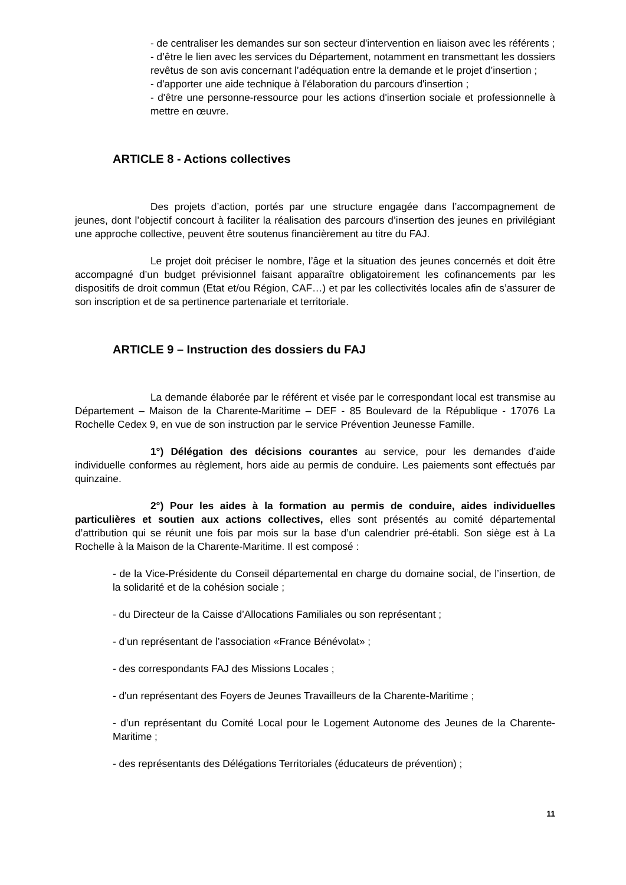- de centraliser les demandes sur son secteur d'intervention en liaison avec les référents ;
- d’être le lien avec les services du Département, notamment en transmettant les dossiers revêtus de son avis concernant l’adéquation entre la demande et le projet d’insertion ;
- d'apporter une aide technique à l'élaboration du parcours d'insertion ;
- d'être une personne-ressource pour les actions d'insertion sociale et professionnelle à mettre en œuvre.
ARTICLE 8 - Actions collectives
Des projets d’action, portés par une structure engagée dans l’accompagnement de jeunes, dont l’objectif concourt à faciliter la réalisation des parcours d’insertion des jeunes en privilégiant une approche collective, peuvent être soutenus financièrement au titre du FAJ.
Le projet doit préciser le nombre, l’âge et la situation des jeunes concernés et doit être accompagné d’un budget prévisionnel faisant apparaître obligatoirement les cofinancements par les dispositifs de droit commun (Etat et/ou Région, CAF…) et par les collectivités locales afin de s’assurer de son inscription et de sa pertinence partenariale et territoriale.
ARTICLE 9 – Instruction des dossiers du FAJ
La demande élaborée par le référent et visée par le correspondant local est transmise au Département – Maison de la Charente-Maritime – DEF - 85 Boulevard de la République - 17076 La Rochelle Cedex 9, en vue de son instruction par le service Prévention Jeunesse Famille.
1°) Délégation des décisions courantes au service, pour les demandes d’aide individuelle conformes au règlement, hors aide au permis de conduire. Les paiements sont effectués par quinzaine.
2°) Pour les aides à la formation au permis de conduire, aides individuelles particulières et soutien aux actions collectives, elles sont présentés au comité départemental d’attribution qui se réunit une fois par mois sur la base d’un calendrier pré-établi. Son siège est à La Rochelle à la Maison de la Charente-Maritime. Il est composé :
- de la Vice-Présidente du Conseil départemental en charge du domaine social, de l’insertion, de la solidarité et de la cohésion sociale ;
- du Directeur de la Caisse d’Allocations Familiales ou son représentant ;
- d’un représentant de l’association «France Bénévolat» ;
- des correspondants FAJ des Missions Locales ;
- d'un représentant des Foyers de Jeunes Travailleurs de la Charente-Maritime ;
- d’un représentant du Comité Local pour le Logement Autonome des Jeunes de la Charente-Maritime ;
- des représentants des Délégations Territoriales (éducateurs de prévention) ;
11